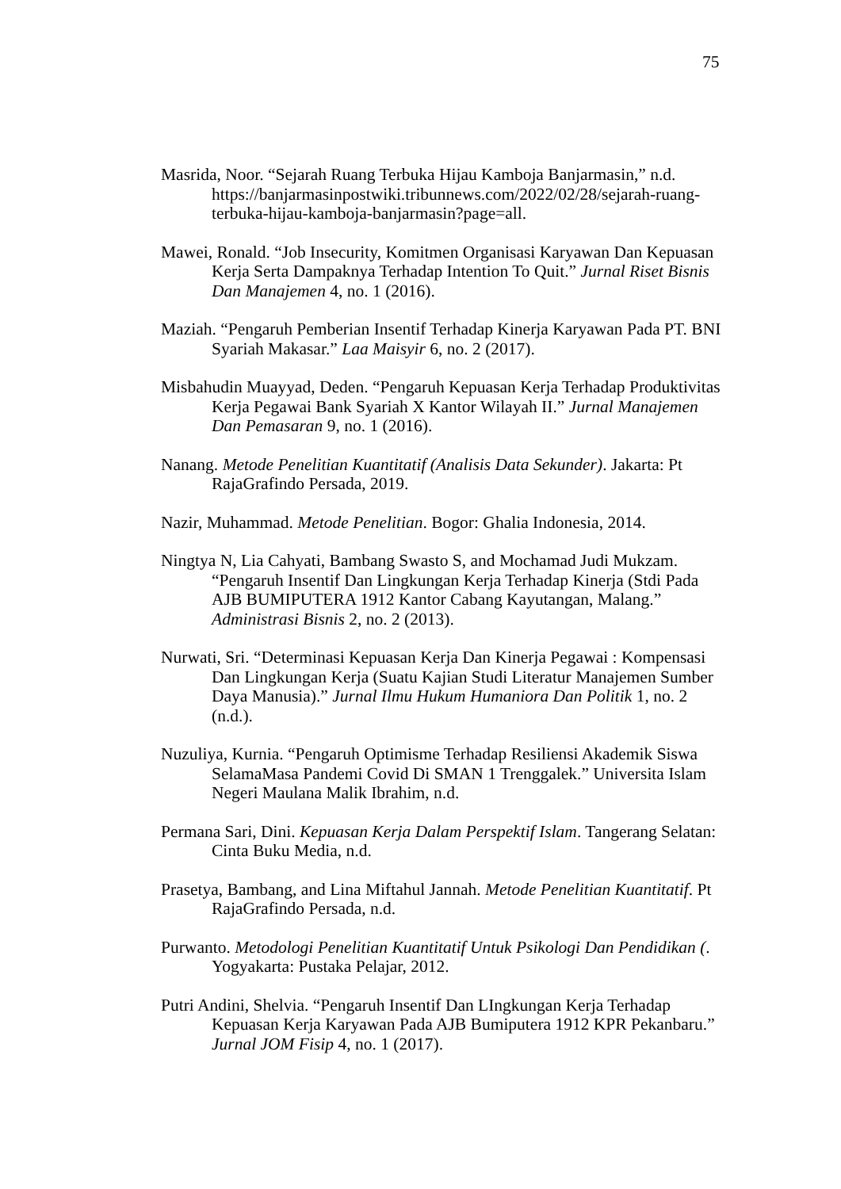75
Masrida, Noor. “Sejarah Ruang Terbuka Hijau Kamboja Banjarmasin,” n.d. https://banjarmasinpostwiki.tribunnews.com/2022/02/28/sejarah-ruang-terbuka-hijau-kamboja-banjarmasin?page=all.
Mawei, Ronald. “Job Insecurity, Komitmen Organisasi Karyawan Dan Kepuasan Kerja Serta Dampaknya Terhadap Intention To Quit.” Jurnal Riset Bisnis Dan Manajemen 4, no. 1 (2016).
Maziah. “Pengaruh Pemberian Insentif Terhadap Kinerja Karyawan Pada PT. BNI Syariah Makasar.” Laa Maisyir 6, no. 2 (2017).
Misbahudin Muayyad, Deden. “Pengaruh Kepuasan Kerja Terhadap Produktivitas Kerja Pegawai Bank Syariah X Kantor Wilayah II.” Jurnal Manajemen Dan Pemasaran 9, no. 1 (2016).
Nanang. Metode Penelitian Kuantitatif (Analisis Data Sekunder). Jakarta: Pt RajaGrafindo Persada, 2019.
Nazir, Muhammad. Metode Penelitian. Bogor: Ghalia Indonesia, 2014.
Ningtya N, Lia Cahyati, Bambang Swasto S, and Mochamad Judi Mukzam. “Pengaruh Insentif Dan Lingkungan Kerja Terhadap Kinerja (Stdi Pada AJB BUMIPUTERA 1912 Kantor Cabang Kayutangan, Malang.” Administrasi Bisnis 2, no. 2 (2013).
Nurwati, Sri. “Determinasi Kepuasan Kerja Dan Kinerja Pegawai : Kompensasi Dan Lingkungan Kerja (Suatu Kajian Studi Literatur Manajemen Sumber Daya Manusia).” Jurnal Ilmu Hukum Humaniora Dan Politik 1, no. 2 (n.d.).
Nuzuliya, Kurnia. “Pengaruh Optimisme Terhadap Resiliensi Akademik Siswa SelamaMasa Pandemi Covid Di SMAN 1 Trenggalek.” Universita Islam Negeri Maulana Malik Ibrahim, n.d.
Permana Sari, Dini. Kepuasan Kerja Dalam Perspektif Islam. Tangerang Selatan: Cinta Buku Media, n.d.
Prasetya, Bambang, and Lina Miftahul Jannah. Metode Penelitian Kuantitatif. Pt RajaGrafindo Persada, n.d.
Purwanto. Metodologi Penelitian Kuantitatif Untuk Psikologi Dan Pendidikan (. Yogyakarta: Pustaka Pelajar, 2012.
Putri Andini, Shelvia. “Pengaruh Insentif Dan LIngkungan Kerja Terhadap Kepuasan Kerja Karyawan Pada AJB Bumiputera 1912 KPR Pekanbaru.” Jurnal JOM Fisip 4, no. 1 (2017).